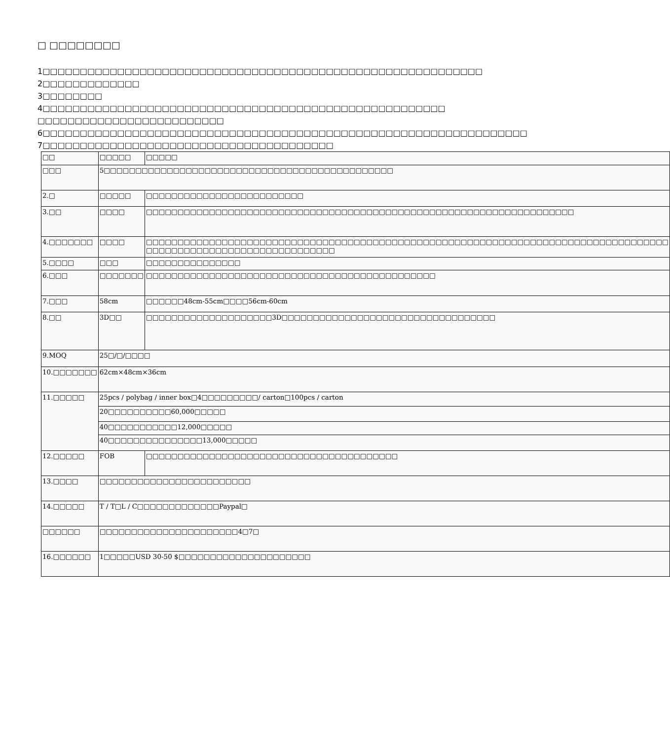□ □□□□□□□□
1□□□□□□□□□□□□□□□□□□□□□□□□□□□□□□□□□□□□□□□□□□□□□□□□□□□□□□□□□□□
2□□□□□□□□□□□□□
3□□□□□□□□
4□□□□□□□□□□□□□□□□□□□□□□□□□□□□□□□□□□□□□□□□□□□□□□□□□□□□□□
□□□□□□□□□□□□□□□□□□□□□□□□□
6□□□□□□□□□□□□□□□□□□□□□□□□□□□□□□□□□□□□□□□□□□□□□□□□□□□□□□□□□□□□□□□□□
7□□□□□□□□□□□□□□□□□□□□□□□□□□□□□□□□□□□□□□□
| □□ | □□□□□ | □□□□□ |
| □□□ | 5□□□□□□□□□□□□□□□□□□□□□□□□□□□□□□□□□□□□□□□□□□□□□□ | |
| 2.□ | □□□□□ | □□□□□□□□□□□□□□□□□□□□□□□□□ |
| 3.□□ | □□□□ | □□□□□□□□□□□□□□□□□□□□□□□□□□□□□□□□□□□□□□□□□□□□□□□□□□□□□□□□□□□□□□□□□□□□ |
| 4.□□□□□□□ | □□□□ | □□□□□□□□□□□□□□□□□□□□□□□□□□□□□□□□□□□□□□□□□□□□□□□□□□□□□□□□□□□□□□□□□□□□□□□□□□□□□□□□□□□ □□□□□□□□□□□□□□□□□□□□□□□□□□□□□□ |
| 5.□□□□ | □□□ | □□□□□□□□□□□□□□□ |
| 6.□□□ | □□□□□□□ | □□□□□□□□□□□□□□□□□□□□□□□□□□□□□□□□□□□□□□□□□□□□□□ |
| 7.□□□ | 58cm | □□□□□□48cm-55cm□□□□56cm-60cm |
| 8.□□ | 3D□□ | □□□□□□□□□□□□□□□□□□□□3D□□□□□□□□□□□□□□□□□□□□□□□□□□□□□□□□□□ |
| 9.MOQ | 25□/□/□□□□ | |
| 10.□□□□□□□ | 62cm×48cm×36cm | |
| 11.□□□□□ | 25pcs / polybag / inner box□4□□□□□□□□□/ carton□100pcs / carton | |
| | 20□□□□□□□□□□60,000□□□□□ | |
| | 40□□□□□□□□□□□12,000□□□□□ | |
| | 40□□□□□□□□□□□□□□□13,000□□□□□ | |
| 12.□□□□□ | FOB | □□□□□□□□□□□□□□□□□□□□□□□□□□□□□□□□□□□□□□□□ |
| 13.□□□□ | □□□□□□□□□□□□□□□□□□□□□□□□ | |
| 14.□□□□□ | T / T□L / C□□□□□□□□□□□□□Paypal□ | |
| □□□□□□ | □□□□□□□□□□□□□□□□□□□□□□4□7□ | |
| 16.□□□□□□ | 1□□□□□USD 30-50 $□□□□□□□□□□□□□□□□□□□□□ | |